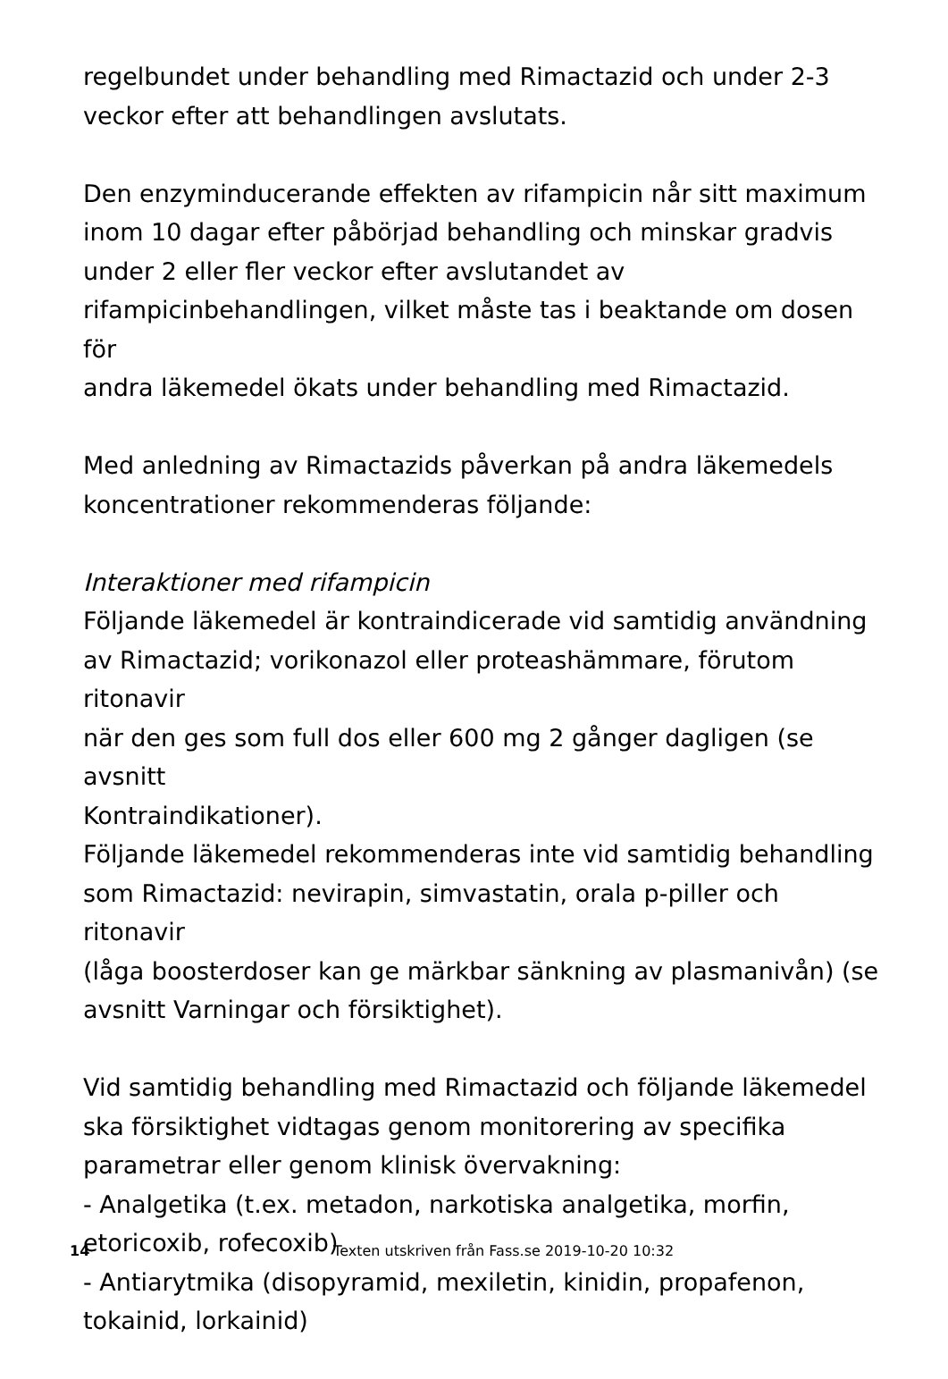regelbundet under behandling med Rimactazid och under 2-3
veckor efter att behandlingen avslutats.
Den enzyminducerande effekten av rifampicin når sitt maximum
inom 10 dagar efter påbörjad behandling och minskar gradvis
under 2 eller fler veckor efter avslutandet av
rifampicinbehandlingen, vilket måste tas i beaktande om dosen för
andra läkemedel ökats under behandling med Rimactazid.
Med anledning av Rimactazids påverkan på andra läkemedels
koncentrationer rekommenderas följande:
Interaktioner med rifampicin
Följande läkemedel är kontraindicerade vid samtidig användning
av Rimactazid; vorikonazol eller proteashämmare, förutom ritonavir
när den ges som full dos eller 600 mg 2 gånger dagligen (se avsnitt
Kontraindikationer).
Följande läkemedel rekommenderas inte vid samtidig behandling
som Rimactazid: nevirapin, simvastatin, orala p-piller och ritonavir
(låga boosterdoser kan ge märkbar sänkning av plasmanivån) (se
avsnitt Varningar och försiktighet).
Vid samtidig behandling med Rimactazid och följande läkemedel
ska försiktighet vidtagas genom monitorering av specifika
parametrar eller genom klinisk övervakning:
- Analgetika (t.ex. metadon, narkotiska analgetika, morfin,
etoricoxib, rofecoxib)
- Antiarytmika (disopyramid, mexiletin, kinidin, propafenon,
tokainid, lorkainid)
14 Texten utskriven från Fass.se 2019-10-20 10:32